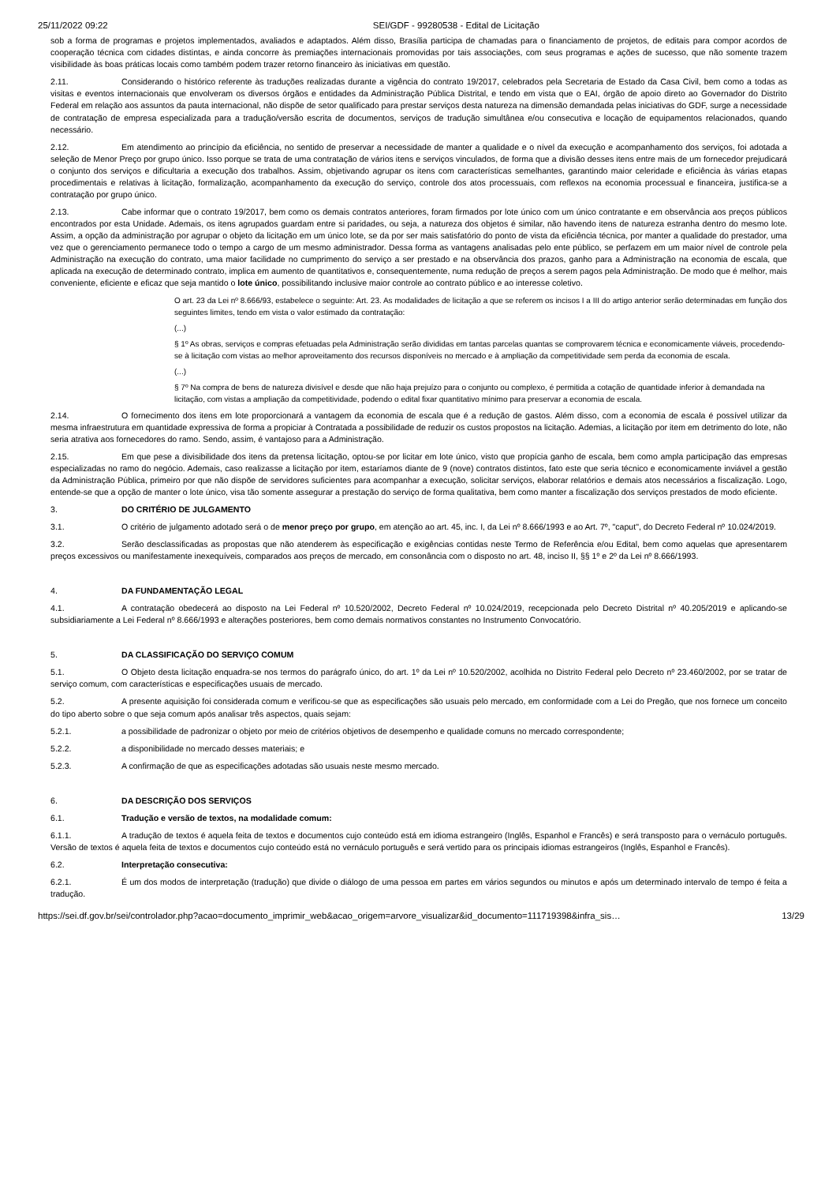25/11/2022 09:22 SEI/GDF - 99280538 - Edital de Licitação
sob a forma de programas e projetos implementados, avaliados e adaptados. Além disso, Brasília participa de chamadas para o financiamento de projetos, de editais para compor acordos de cooperação técnica com cidades distintas, e ainda concorre às premiações internacionais promovidas por tais associações, com seus programas e ações de sucesso, que não somente trazem visibilidade às boas práticas locais como também podem trazer retorno financeiro às iniciativas em questão.
2.11. Considerando o histórico referente às traduções realizadas durante a vigência do contrato 19/2017, celebrados pela Secretaria de Estado da Casa Civil, bem como a todas as visitas e eventos internacionais que envolveram os diversos órgãos e entidades da Administração Pública Distrital, e tendo em vista que o EAI, órgão de apoio direto ao Governador do Distrito Federal em relação aos assuntos da pauta internacional, não dispõe de setor qualificado para prestar serviços desta natureza na dimensão demandada pelas iniciativas do GDF, surge a necessidade de contratação de empresa especializada para a tradução/versão escrita de documentos, serviços de tradução simultânea e/ou consecutiva e locação de equipamentos relacionados, quando necessário.
2.12. Em atendimento ao princípio da eficiência, no sentido de preservar a necessidade de manter a qualidade e o nível da execução e acompanhamento dos serviços, foi adotada a seleção de Menor Preço por grupo único. Isso porque se trata de uma contratação de vários itens e serviços vinculados, de forma que a divisão desses itens entre mais de um fornecedor prejudicará o conjunto dos serviços e dificultaria a execução dos trabalhos. Assim, objetivando agrupar os itens com características semelhantes, garantindo maior celeridade e eficiência às várias etapas procedimentais e relativas à licitação, formalização, acompanhamento da execução do serviço, controle dos atos processuais, com reflexos na economia processual e financeira, justifica-se a contratação por grupo único.
2.13. Cabe informar que o contrato 19/2017, bem como os demais contratos anteriores, foram firmados por lote único com um único contratante e em observância aos preços públicos encontrados por esta Unidade. Ademais, os itens agrupados guardam entre si paridades, ou seja, a natureza dos objetos é similar, não havendo itens de natureza estranha dentro do mesmo lote. Assim, a opção da administração por agrupar o objeto da licitação em um único lote, se da por ser mais satisfatório do ponto de vista da eficiência técnica, por manter a qualidade do prestador, uma vez que o gerenciamento permanece todo o tempo a cargo de um mesmo administrador. Dessa forma as vantagens analisadas pelo ente público, se perfazem em um maior nível de controle pela Administração na execução do contrato, uma maior facilidade no cumprimento do serviço a ser prestado e na observância dos prazos, ganho para a Administração na economia de escala, que aplicada na execução de determinado contrato, implica em aumento de quantitativos e, consequentemente, numa redução de preços a serem pagos pela Administração. De modo que é melhor, mais conveniente, eficiente e eficaz que seja mantido o lote único, possibilitando inclusive maior controle ao contrato público e ao interesse coletivo.
O art. 23 da Lei nº 8.666/93, estabelece o seguinte: Art. 23. As modalidades de licitação a que se referem os incisos I a III do artigo anterior serão determinadas em função dos seguintes limites, tendo em vista o valor estimado da contratação:
(...)
§ 1º As obras, serviços e compras efetuadas pela Administração serão divididas em tantas parcelas quantas se comprovarem técnica e economicamente viáveis, procedendo-se à licitação com vistas ao melhor aproveitamento dos recursos disponíveis no mercado e à ampliação da competitividade sem perda da economia de escala.
(...)
§ 7º Na compra de bens de natureza divisível e desde que não haja prejuízo para o conjunto ou complexo, é permitida a cotação de quantidade inferior à demandada na licitação, com vistas a ampliação da competitividade, podendo o edital fixar quantitativo mínimo para preservar a economia de escala.
2.14. O fornecimento dos itens em lote proporcionará a vantagem da economia de escala que é a redução de gastos. Além disso, com a economia de escala é possível utilizar da mesma infraestrutura em quantidade expressiva de forma a propiciar à Contratada a possibilidade de reduzir os custos propostos na licitação. Ademias, a licitação por item em detrimento do lote, não seria atrativa aos fornecedores do ramo. Sendo, assim, é vantajoso para a Administração.
2.15. Em que pese a divisibilidade dos itens da pretensa licitação, optou-se por licitar em lote único, visto que propícia ganho de escala, bem como ampla participação das empresas especializadas no ramo do negócio. Ademais, caso realizasse a licitação por item, estaríamos diante de 9 (nove) contratos distintos, fato este que seria técnico e economicamente inviável a gestão da Administração Pública, primeiro por que não dispõe de servidores suficientes para acompanhar a execução, solicitar serviços, elaborar relatórios e demais atos necessários a fiscalização. Logo, entende-se que a opção de manter o lote único, visa tão somente assegurar a prestação do serviço de forma qualitativa, bem como manter a fiscalização dos serviços prestados de modo eficiente.
3. DO CRITÉRIO DE JULGAMENTO
3.1. O critério de julgamento adotado será o de menor preço por grupo, em atenção ao art. 45, inc. I, da Lei nº 8.666/1993 e ao Art. 7º, "caput", do Decreto Federal nº 10.024/2019.
3.2. Serão desclassificadas as propostas que não atenderem às especificação e exigências contidas neste Termo de Referência e/ou Edital, bem como aquelas que apresentarem preços excessivos ou manifestamente inexequíveis, comparados aos preços de mercado, em consonância com o disposto no art. 48, inciso II, §§ 1º e 2º da Lei nº 8.666/1993.
4. DA FUNDAMENTAÇÃO LEGAL
4.1. A contratação obedecerá ao disposto na Lei Federal nº 10.520/2002, Decreto Federal nº 10.024/2019, recepcionada pelo Decreto Distrital nº 40.205/2019 e aplicando-se subsidiariamente a Lei Federal nº 8.666/1993 e alterações posteriores, bem como demais normativos constantes no Instrumento Convocatório.
5. DA CLASSIFICAÇÃO DO SERVIÇO COMUM
5.1. O Objeto desta licitação enquadra-se nos termos do parágrafo único, do art. 1º da Lei nº 10.520/2002, acolhida no Distrito Federal pelo Decreto nº 23.460/2002, por se tratar de serviço comum, com características e especificações usuais de mercado.
5.2. A presente aquisição foi considerada comum e verificou-se que as especificações são usuais pelo mercado, em conformidade com a Lei do Pregão, que nos fornece um conceito do tipo aberto sobre o que seja comum após analisar três aspectos, quais sejam:
5.2.1. a possibilidade de padronizar o objeto por meio de critérios objetivos de desempenho e qualidade comuns no mercado correspondente;
5.2.2. a disponibilidade no mercado desses materiais; e
5.2.3. A confirmação de que as especificações adotadas são usuais neste mesmo mercado.
6. DA DESCRIÇÃO DOS SERVIÇOS
6.1. Tradução e versão de textos, na modalidade comum:
6.1.1. A tradução de textos é aquela feita de textos e documentos cujo conteúdo está em idioma estrangeiro (Inglês, Espanhol e Francês) e será transposto para o vernáculo português. Versão de textos é aquela feita de textos e documentos cujo conteúdo está no vernáculo português e será vertido para os principais idiomas estrangeiros (Inglês, Espanhol e Francês).
6.2. Interpretação consecutiva:
6.2.1. É um dos modos de interpretação (tradução) que divide o diálogo de uma pessoa em partes em vários segundos ou minutos e após um determinado intervalo de tempo é feita a tradução.
https://sei.df.gov.br/sei/controlador.php?acao=documento_imprimir_web&acao_origem=arvore_visualizar&id_documento=111719398&infra_sis… 13/29